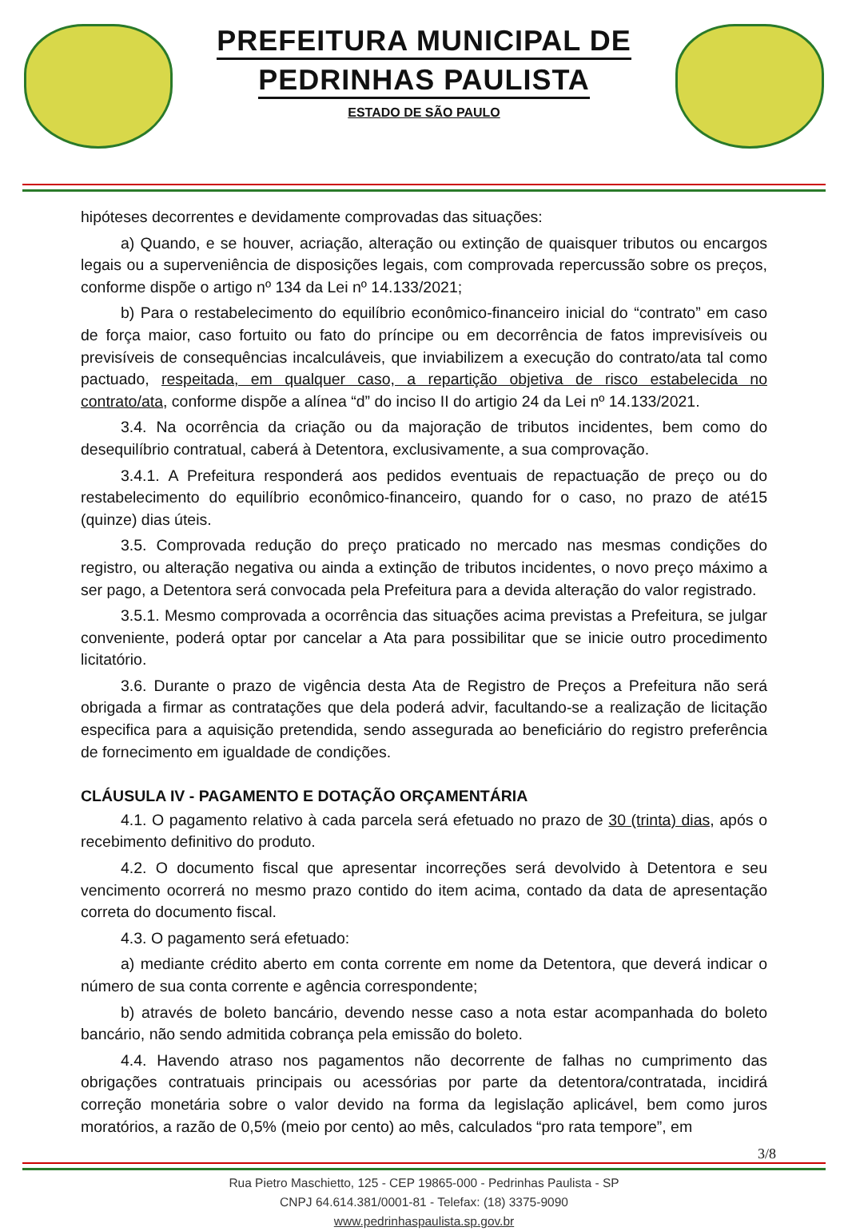PREFEITURA MUNICIPAL DE
PEDRINHAS PAULISTA
ESTADO DE SÃO PAULO
hipóteses decorrentes e devidamente comprovadas das situações:
a) Quando, e se houver, acriação, alteração ou extinção de quaisquer tributos ou encargos legais ou a superveniência de disposições legais, com comprovada repercussão sobre os preços, conforme dispõe o artigo nº 134 da Lei nº 14.133/2021;
b) Para o restabelecimento do equilíbrio econômico-financeiro inicial do “contrato” em caso de força maior, caso fortuito ou fato do príncipe ou em decorrência de fatos imprevisíveis ou previsíveis de consequências incalculáveis, que inviabilizem a execução do contrato/ata tal como pactuado, respeitada, em qualquer caso, a repartição objetiva de risco estabelecida no contrato/ata, conforme dispõe a alínea “d” do inciso II do artigio 24 da Lei nº 14.133/2021.
3.4. Na ocorrência da criação ou da majoração de tributos incidentes, bem como do desequilíbrio contratual, caberá à Detentora, exclusivamente, a sua comprovação.
3.4.1. A Prefeitura responderá aos pedidos eventuais de repactuação de preço ou do restabelecimento do equilíbrio econômico-financeiro, quando for o caso, no prazo de até15 (quinze) dias úteis.
3.5. Comprovada redução do preço praticado no mercado nas mesmas condições do registro, ou alteração negativa ou ainda a extinção de tributos incidentes, o novo preço máximo a ser pago, a Detentora será convocada pela Prefeitura para a devida alteração do valor registrado.
3.5.1. Mesmo comprovada a ocorrência das situações acima previstas a Prefeitura, se julgar conveniente, poderá optar por cancelar a Ata para possibilitar que se inicie outro procedimento licitatório.
3.6. Durante o prazo de vigência desta Ata de Registro de Preços a Prefeitura não será obrigada a firmar as contratações que dela poderá advir, facultando-se a realização de licitação especifica para a aquisição pretendida, sendo assegurada ao beneficiário do registro preferência de fornecimento em igualdade de condições.
CLÁUSULA IV - PAGAMENTO E DOTAÇÃO ORÇAMENTÁRIA
4.1. O pagamento relativo à cada parcela será efetuado no prazo de 30 (trinta) dias, após o recebimento definitivo do produto.
4.2. O documento fiscal que apresentar incorreções será devolvido à Detentora e seu vencimento ocorrerá no mesmo prazo contido do item acima, contado da data de apresentação correta do documento fiscal.
4.3. O pagamento será efetuado:
a) mediante crédito aberto em conta corrente em nome da Detentora, que deverá indicar o número de sua conta corrente e agência correspondente;
b) através de boleto bancário, devendo nesse caso a nota estar acompanhada do boleto bancário, não sendo admitida cobrança pela emissão do boleto.
4.4. Havendo atraso nos pagamentos não decorrente de falhas no cumprimento das obrigações contratuais principais ou acessórias por parte da detentora/contratada, incidirá correção monetária sobre o valor devido na forma da legislação aplicável, bem como juros moratórios, a razão de 0,5% (meio por cento) ao mês, calculados “pro rata tempore”, em
3/8
Rua Pietro Maschietto, 125 - CEP 19865-000 - Pedrinhas Paulista - SP
CNPJ 64.614.381/0001-81 - Telefax: (18) 3375-9090
www.pedrinhaspaulista.sp.gov.br